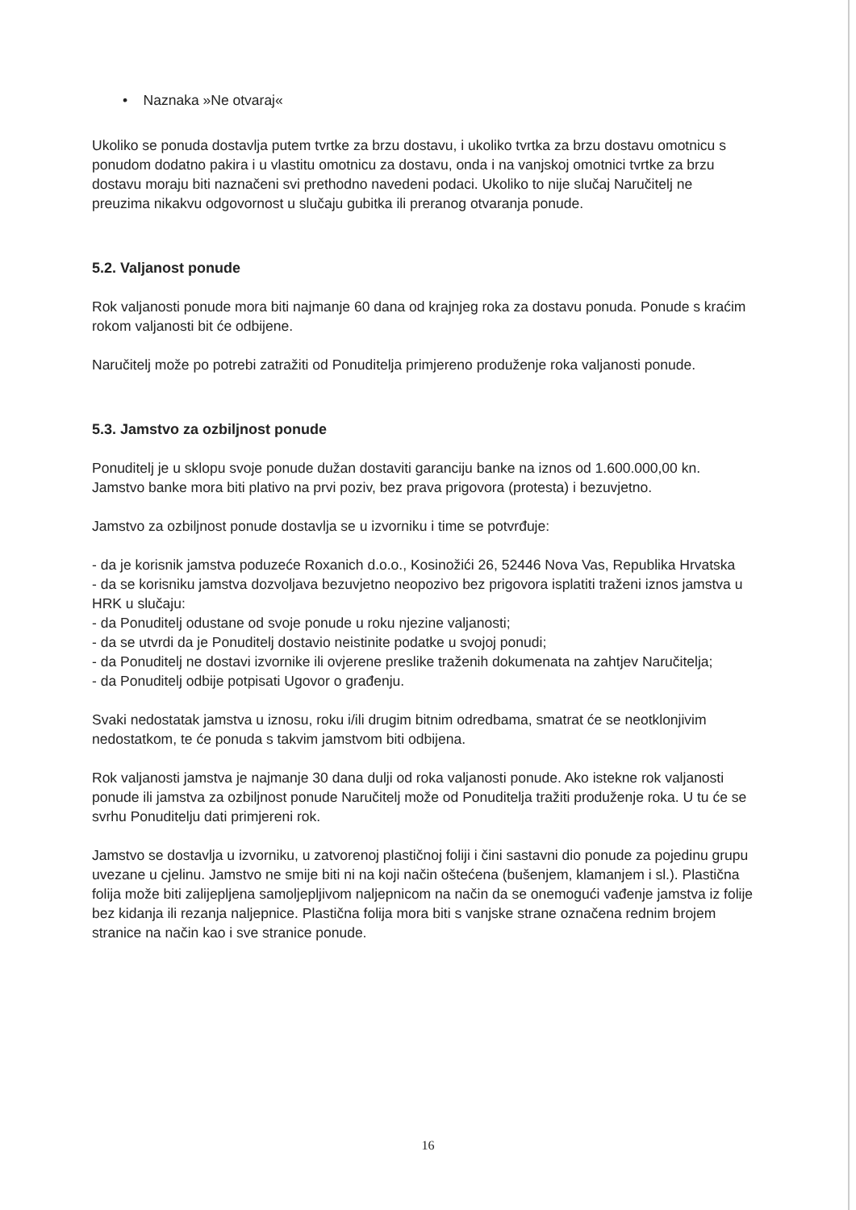• Naznaka »Ne otvaraj«
Ukoliko se ponuda dostavlja putem tvrtke za brzu dostavu, i ukoliko tvrtka za brzu dostavu omotnicu s ponudom dodatno pakira i u vlastitu omotnicu za dostavu, onda i na vanjskoj omotnici tvrtke za brzu dostavu moraju biti naznačeni svi prethodno navedeni podaci. Ukoliko to nije slučaj Naručitelj ne preuzima nikakvu odgovornost u slučaju gubitka ili preranog otvaranja ponude.
5.2. Valjanost ponude
Rok valjanosti ponude mora biti najmanje 60 dana od krajnjeg roka za dostavu ponuda. Ponude s kraćim rokom valjanosti bit će odbijene.
Naručitelj može po potrebi zatražiti od Ponuditelja primjereno produženje roka valjanosti ponude.
5.3. Jamstvo za ozbiljnost ponude
Ponuditelj je u sklopu svoje ponude dužan dostaviti garanciju banke na iznos od 1.600.000,00 kn. Jamstvo banke mora biti plativo na prvi poziv, bez prava prigovora (protesta) i bezuvjetno.
Jamstvo za ozbiljnost ponude dostavlja se u izvorniku i time se potvrđuje:
- da je korisnik jamstva poduzeće Roxanich d.o.o., Kosinožići 26, 52446 Nova Vas, Republika Hrvatska
- da se korisniku jamstva dozvoljava bezuvjetno neopozivo bez prigovora isplatiti traženi iznos jamstva u HRK u slučaju:
- da Ponuditelj odustane od svoje ponude u roku njezine valjanosti;
- da se utvrdi da je Ponuditelj dostavio neistinite podatke u svojoj ponudi;
- da Ponuditelj ne dostavi izvornike ili ovjerene preslike traženih dokumenata na zahtjev Naručitelja;
- da Ponuditelj odbije potpisati Ugovor o građenju.
Svaki nedostatak jamstva u iznosu, roku i/ili drugim bitnim odredbama, smatrat će se neotklonjivim nedostatkom, te će ponuda s takvim jamstvom biti odbijena.
Rok valjanosti jamstva je najmanje 30 dana dulji od roka valjanosti ponude. Ako istekne rok valjanosti ponude ili jamstva za ozbiljnost ponude Naručitelj može od Ponuditelja tražiti produženje roka. U tu će se svrhu Ponuditelju dati primjereni rok.
Jamstvo se dostavlja u izvorniku, u zatvorenoj plastičnoj foliji i čini sastavni dio ponude za pojedinu grupu uvezane u cjelinu. Jamstvo ne smije biti ni na koji način oštećena (bušenjem, klamanjem i sl.). Plastična folija može biti zalijepljena samoljepljivom naljepnicom na način da se onemogući vađenje jamstva iz folije bez kidanja ili rezanja naljepnice. Plastična folija mora biti s vanjske strane označena rednim brojem stranice na način kao i sve stranice ponude.
16